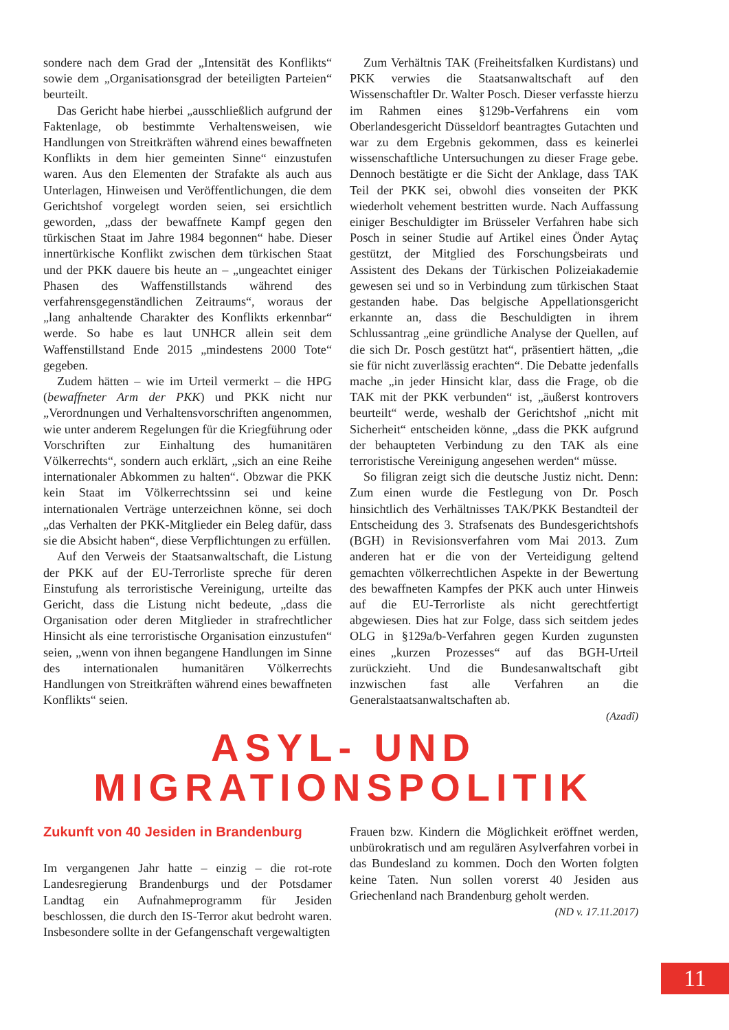sondere nach dem Grad der „Intensität des Konflikts“ sowie dem „Organisationsgrad der beteiligten Parteien“ beurteilt.
Das Gericht habe hierbei „ausschließlich aufgrund der Faktenlage, ob bestimmte Verhaltensweisen, wie Handlungen von Streitkräften während eines bewaffneten Konflikts in dem hier gemeinten Sinne“ einzustufen waren. Aus den Elementen der Strafakte als auch aus Unterlagen, Hinweisen und Veröffentlichungen, die dem Gerichtshof vorgelegt worden seien, sei ersichtlich geworden, „dass der bewaffnete Kampf gegen den türkischen Staat im Jahre 1984 begonnen“ habe. Dieser innertürkische Konflikt zwischen dem türkischen Staat und der PKK dauere bis heute an – „ungeachtet einiger Phasen des Waffenstillstands während des verfahrensgegenständlichen Zeitraums“, woraus der „lang anhaltende Charakter des Konflikts erkennbar“ werde. So habe es laut UNHCR allein seit dem Waffenstillstand Ende 2015 „mindestens 2000 Tote“ gegeben.
Zudem hätten – wie im Urteil vermerkt – die HPG (bewaffneter Arm der PKK) und PKK nicht nur „Verordnungen und Verhaltensvorschriften angenommen, wie unter anderem Regelungen für die Kriegführung oder Vorschriften zur Einhaltung des humanitären Völkerrechts“, sondern auch erklärt, „sich an eine Reihe internationaler Abkommen zu halten“. Obzwar die PKK kein Staat im Völkerrechtssinn sei und keine internationalen Verträge unterzeichnen könne, sei doch „das Verhalten der PKK-Mitglieder ein Beleg dafür, dass sie die Absicht haben“, diese Verpflichtungen zu erfüllen.
Auf den Verweis der Staatsanwaltschaft, die Listung der PKK auf der EU-Terrorliste spreche für deren Einstufung als terroristische Vereinigung, urteilte das Gericht, dass die Listung nicht bedeute, „dass die Organisation oder deren Mitglieder in strafrechtlicher Hinsicht als eine terroristische Organisation einzustufen“ seien, „wenn von ihnen begangene Handlungen im Sinne des internationalen humanitären Völkerrechts Handlungen von Streitkräften während eines bewaffneten Konflikts“ seien.
Zum Verhältnis TAK (Freiheitsfalken Kurdistans) und PKK verwies die Staatsanwaltschaft auf den Wissenschaftler Dr. Walter Posch. Dieser verfasste hierzu im Rahmen eines §129b-Verfahrens ein vom Oberlandesgericht Düsseldorf beantragtes Gutachten und war zu dem Ergebnis gekommen, dass es keinerlei wissenschaftliche Untersuchungen zu dieser Frage gebe. Dennoch bestätigte er die Sicht der Anklage, dass TAK Teil der PKK sei, obwohl dies vonseiten der PKK wiederholt vehement bestritten wurde. Nach Auffassung einiger Beschuldigter im Brüsseler Verfahren habe sich Posch in seiner Studie auf Artikel eines Önder Aytaç gestützt, der Mitglied des Forschungsbeirats und Assistent des Dekans der Türkischen Polizeiakademie gewesen sei und so in Verbindung zum türkischen Staat gestanden habe. Das belgische Appellationsgericht erkannte an, dass die Beschuldigten in ihrem Schlussantrag „eine gründliche Analyse der Quellen, auf die sich Dr. Posch gestützt hat“, präsentiert hätten, „die sie für nicht zuverlässig erachten“. Die Debatte jedenfalls mache „in jeder Hinsicht klar, dass die Frage, ob die TAK mit der PKK verbunden“ ist, „äußerst kontrovers beurteilt“ werde, weshalb der Gerichtshof „nicht mit Sicherheit“ entscheiden könne, „dass die PKK aufgrund der behaupteten Verbindung zu den TAK als eine terroristische Vereinigung angesehen werden“ müsse.
So filigran zeigt sich die deutsche Justiz nicht. Denn: Zum einen wurde die Festlegung von Dr. Posch hinsichtlich des Verhältnisses TAK/PKK Bestandteil der Entscheidung des 3. Strafsenats des Bundesgerichtshofs (BGH) in Revisionsverfahren vom Mai 2013. Zum anderen hat er die von der Verteidigung geltend gemachten völkerrechtlichen Aspekte in der Bewertung des bewaffneten Kampfes der PKK auch unter Hinweis auf die EU-Terrorliste als nicht gerechtfertigt abgewiesen. Dies hat zur Folge, dass sich seitdem jedes OLG in §129a/b-Verfahren gegen Kurden zugunsten eines „kurzen Prozesses“ auf das BGH-Urteil zurückzieht. Und die Bundesanwaltschaft gibt inzwischen fast alle Verfahren an die Generalstaatsanwaltschaften ab.
(Azadî)
ASYL- UND
MIGRATIONSPOLITIK
Zukunft von 40 Jesiden in Brandenburg
Im vergangenen Jahr hatte – einzig – die rot-rote Landesregierung Brandenburgs und der Potsdamer Landtag ein Aufnahmeprogramm für Jesiden beschlossen, die durch den IS-Terror akut bedroht waren. Insbesondere sollte in der Gefangenschaft vergewaltigten
Frauen bzw. Kindern die Möglichkeit eröffnet werden, unbürokratisch und am regulären Asylverfahren vorbei in das Bundesland zu kommen. Doch den Worten folgten keine Taten. Nun sollen vorerst 40 Jesiden aus Griechenland nach Brandenburg geholt werden.
(ND v. 17.11.2017)
11